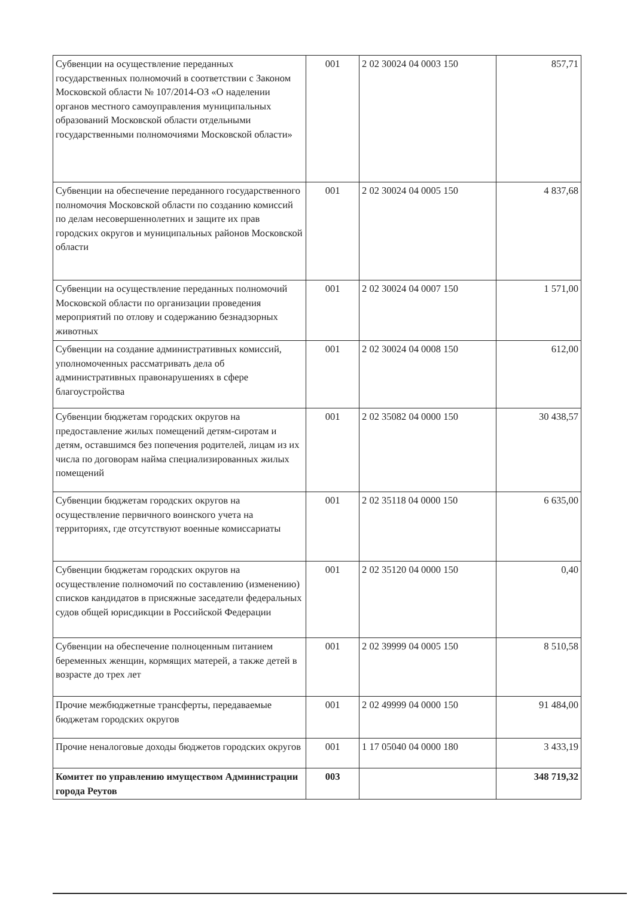| Субвенции на осуществление переданных государственных полномочий в соответствии с Законом Московской области № 107/2014-ОЗ «О наделении органов местного самоуправления муниципальных образований Московской области отдельными государственными полномочиями Московской области» | 001 | 2 02 30024 04 0003 150 | 857,71 |
| Субвенции на обеспечение переданного государственного полномочия Московской области по созданию комиссий по делам несовершеннолетних и защите их прав городских округов и муниципальных районов Московской области | 001 | 2 02 30024 04 0005 150 | 4 837,68 |
| Субвенции на осуществление переданных полномочий Московской области по организации проведения мероприятий по отлову и содержанию безнадзорных животных | 001 | 2 02 30024 04 0007 150 | 1 571,00 |
| Субвенции на создание административных комиссий, уполномоченных рассматривать дела об административных правонарушениях в сфере благоустройства | 001 | 2 02 30024 04 0008 150 | 612,00 |
| Субвенции бюджетам городских округов на предоставление жилых помещений детям-сиротам и детям, оставшимся без попечения родителей, лицам из их числа по договорам найма специализированных жилых помещений | 001 | 2 02 35082 04 0000 150 | 30 438,57 |
| Субвенции бюджетам городских округов на осуществление первичного воинского учета на территориях, где отсутствуют военные комиссариаты | 001 | 2 02 35118 04 0000 150 | 6 635,00 |
| Субвенции бюджетам городских округов на осуществление полномочий по составлению (изменению) списков кандидатов в присяжные заседатели федеральных судов общей юрисдикции в Российской Федерации | 001 | 2 02 35120 04 0000 150 | 0,40 |
| Субвенции на обеспечение полноценным питанием беременных женщин, кормящих матерей, а также детей в возрасте до трех лет | 001 | 2 02 39999 04 0005 150 | 8 510,58 |
| Прочие межбюджетные трансферты, передаваемые бюджетам городских округов | 001 | 2 02 49999 04 0000 150 | 91 484,00 |
| Прочие неналоговые доходы бюджетов городских округов | 001 | 1 17 05040 04 0000 180 | 3 433,19 |
| Комитет по управлению имуществом Администрации города Реутов | 003 | | 348 719,32 |